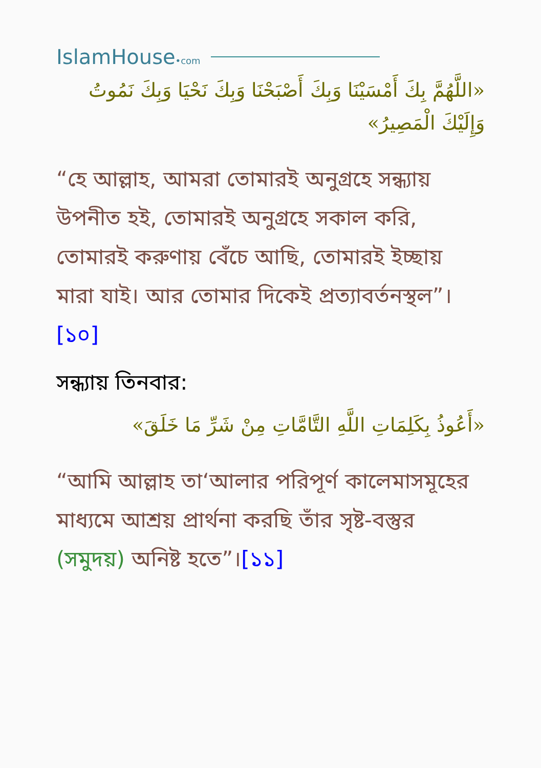IslamHouse•com
«اللَّهُمَّ بِكَ أَمْسَيْنَا وَبِكَ أَصْبَحْنَا وَبِكَ نَحْيَا وَبِكَ نَمُوتُ وَإِلَيْكَ الْمَصِيرُ»
“হে আল্লাহ, আমরা তোমারই অনুগ্রহে সন্ধ্যায় উপনীত হই, তোমারই অনুগ্রহে সকাল করি, তোমারই করুণায় বেঁচে আছি, তোমারই ইচ্ছায় মারা যাই। আর তোমার দিকেই প্রত্যাবর্তনস্থল”।[১০]
সন্ধ্যায় তিনবার:
«أَعُوذُ بِكَلِمَاتِ اللَّهِ التَّامَّاتِ مِنْ شَرِّ مَا خَلَقَ»
“আমি আল্লাহ তা‘আলার পরিপূর্ণ কালেমাসমূহের মাধ্যমে আশ্রয় প্রার্থনা করছি তাঁর সৃষ্ট-বস্তুর (সমুদয়) অনিষ্ট হতে”।[১১]